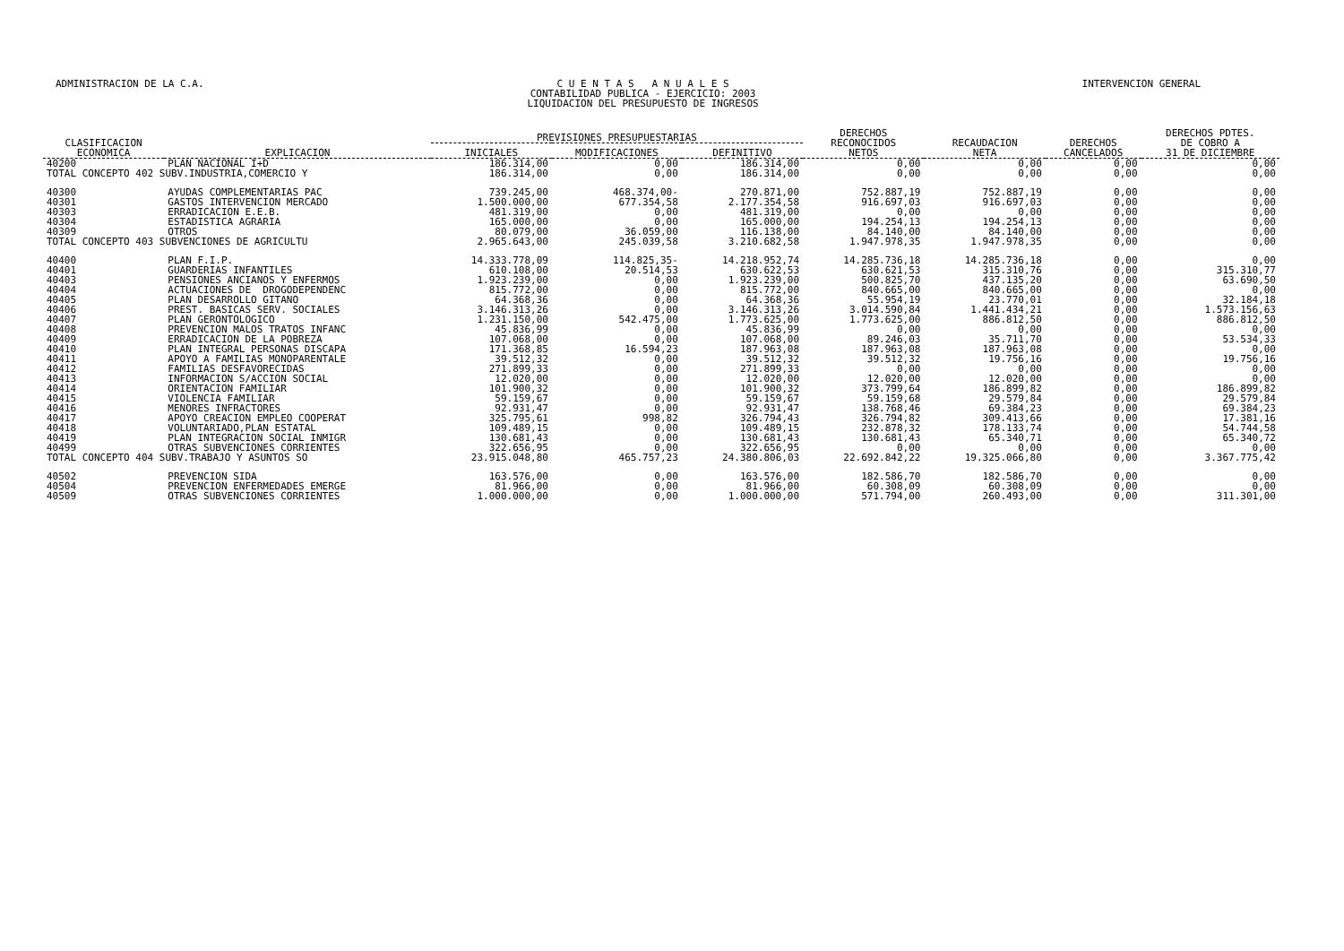ADMINISTRACION DE LA C.A. C U E N T A S A N U A L E S
CONTABILIDAD PUBLICA - EJERCICIO: 2003
LIQUIDACION DEL PRESUPUESTO DE INGRESOS
INTERVENCION GENERAL
| CLASIFICACION ECONOMICA | EXPLICACION | PREVISIONES PRESUPUESTARIAS | | | DERECHOS RECONOCIDOS NETOS | RECAUDACION NETA | DERECHOS CANCELADOS | DERECHOS PDTES. DE COBRO A 31 DE DICIEMBRE |
| --- | --- | --- | --- | --- | --- | --- | --- | --- |
| | | INICIALES | MODIFICACIONES | DEFINITIVO | | | | |
| 40200 | PLAN NACIONAL I+D | 186.314,00 | 0,00 | 186.314,00 | 0,00 | 0,00 | 0,00 | 0,00 |
| TOTAL CONCEPTO 402 SUBV.INDUSTRIA,COMERCIO Y | | 186.314,00 | 0,00 | 186.314,00 | 0,00 | 0,00 | 0,00 | 0,00 |
| 40300 | AYUDAS COMPLEMENTARIAS PAC | 739.245,00 | 468.374,00- | 270.871,00 | 752.887,19 | 752.887,19 | 0,00 | 0,00 |
| 40301 | GASTOS INTERVENCION MERCADO | 1.500.000,00 | 677.354,58 | 2.177.354,58 | 916.697,03 | 916.697,03 | 0,00 | 0,00 |
| 40303 | ERRADICACION E.E.B. | 481.319,00 | 0,00 | 481.319,00 | 0,00 | 0,00 | 0,00 | 0,00 |
| 40304 | ESTADISTICA AGRARIA | 165.000,00 | 0,00 | 165.000,00 | 194.254,13 | 194.254,13 | 0,00 | 0,00 |
| 40309 | OTROS | 80.079,00 | 36.059,00 | 116.138,00 | 84.140,00 | 84.140,00 | 0,00 | 0,00 |
| TOTAL CONCEPTO 403 SUBVENCIONES DE AGRICULTU | | 2.965.643,00 | 245.039,58 | 3.210.682,58 | 1.947.978,35 | 1.947.978,35 | 0,00 | 0,00 |
| 40400 | PLAN F.I.P. | 14.333.778,09 | 114.825,35- | 14.218.952,74 | 14.285.736,18 | 14.285.736,18 | 0,00 | 0,00 |
| 40401 | GUARDERIAS INFANTILES | 610.108,00 | 20.514,53 | 630.622,53 | 630.621,53 | 315.310,76 | 0,00 | 315.310,77 |
| 40403 | PENSIONES ANCIANOS Y ENFERMOS | 1.923.239,00 | 0,00 | 1.923.239,00 | 500.825,70 | 437.135,20 | 0,00 | 63.690,50 |
| 40404 | ACTUACIONES DE DROGODEPENDENC | 815.772,00 | 0,00 | 815.772,00 | 840.665,00 | 840.665,00 | 0,00 | 0,00 |
| 40405 | PLAN DESARROLLO GITANO | 64.368,36 | 0,00 | 64.368,36 | 55.954,19 | 23.770,01 | 0,00 | 32.184,18 |
| 40406 | PREST. BASICAS SERV. SOCIALES | 3.146.313,26 | 0,00 | 3.146.313,26 | 3.014.590,84 | 1.441.434,21 | 0,00 | 1.573.156,63 |
| 40407 | PLAN GERONTOLOGICO | 1.231.150,00 | 542.475,00 | 1.773.625,00 | 1.773.625,00 | 886.812,50 | 0,00 | 886.812,50 |
| 40408 | PREVENCION MALOS TRATOS INFANC | 45.836,99 | 0,00 | 45.836,99 | 0,00 | 0,00 | 0,00 | 0,00 |
| 40409 | ERRADICACION DE LA POBREZA | 107.068,00 | 0,00 | 107.068,00 | 89.246,03 | 35.711,70 | 0,00 | 53.534,33 |
| 40410 | PLAN INTEGRAL PERSONAS DISCAPA | 171.368,85 | 16.594,23 | 187.963,08 | 187.963,08 | 187.963,08 | 0,00 | 0,00 |
| 40411 | APOYO A FAMILIAS MONOPARENTALE | 39.512,32 | 0,00 | 39.512,32 | 39.512,32 | 19.756,16 | 0,00 | 19.756,16 |
| 40412 | FAMILIAS DESFAVORECIDAS | 271.899,33 | 0,00 | 271.899,33 | 0,00 | 0,00 | 0,00 | 0,00 |
| 40413 | INFORMACION S/ACCION SOCIAL | 12.020,00 | 0,00 | 12.020,00 | 12.020,00 | 12.020,00 | 0,00 | 0,00 |
| 40414 | ORIENTACION FAMILIAR | 101.900,32 | 0,00 | 101.900,32 | 373.799,64 | 186.899,82 | 0,00 | 186.899,82 |
| 40415 | VIOLENCIA FAMILIAR | 59.159,67 | 0,00 | 59.159,67 | 59.159,68 | 29.579,84 | 0,00 | 29.579,84 |
| 40416 | MENORES INFRACTORES | 92.931,47 | 0,00 | 92.931,47 | 138.768,46 | 69.384,23 | 0,00 | 69.384,23 |
| 40417 | APOYO CREACION EMPLEO COOPERAT | 325.795,61 | 998,82 | 326.794,43 | 326.794,82 | 309.413,66 | 0,00 | 17.381,16 |
| 40418 | VOLUNTARIADO,PLAN ESTATAL | 109.489,15 | 0,00 | 109.489,15 | 232.878,32 | 178.133,74 | 0,00 | 54.744,58 |
| 40419 | PLAN INTEGRACION SOCIAL INMIGR | 130.681,43 | 0,00 | 130.681,43 | 130.681,43 | 65.340,71 | 0,00 | 65.340,72 |
| 40499 | OTRAS SUBVENCIONES CORRIENTES | 322.656,95 | 0,00 | 322.656,95 | 0,00 | 0,00 | 0,00 | 0,00 |
| TOTAL CONCEPTO 404 SUBV.TRABAJO Y ASUNTOS SO | | 23.915.048,80 | 465.757,23 | 24.380.806,03 | 22.692.842,22 | 19.325.066,80 | 0,00 | 3.367.775,42 |
| 40502 | PREVENCION SIDA | 163.576,00 | 0,00 | 163.576,00 | 182.586,70 | 182.586,70 | 0,00 | 0,00 |
| 40504 | PREVENCION ENFERMEDADES EMERGE | 81.966,00 | 0,00 | 81.966,00 | 60.308,09 | 60.308,09 | 0,00 | 0,00 |
| 40509 | OTRAS SUBVENCIONES CORRIENTES | 1.000.000,00 | 0,00 | 1.000.000,00 | 571.794,00 | 260.493,00 | 0,00 | 311.301,00 |